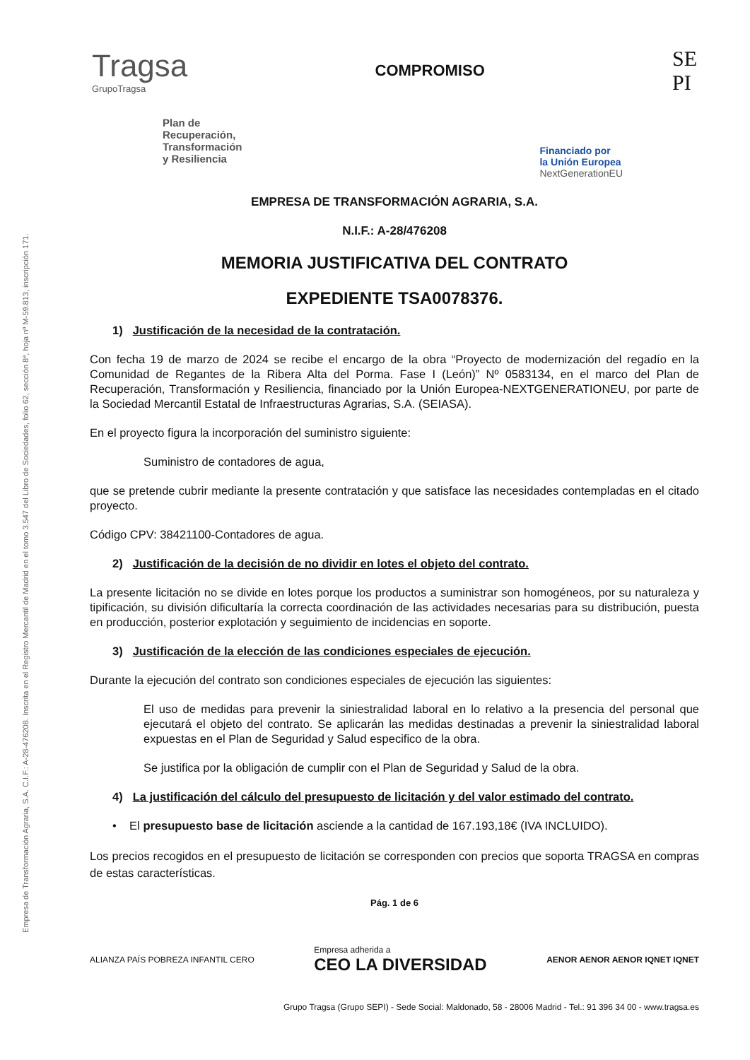Empresa de Transformación Agraria, S.A. C.I.F.: A-28-476208. Inscrita en el Registro Mercantil de Madrid en el tomo 3.547 del Libro de Sociedades, folio 62, sección 8ª, hoja nº M-59.813, inscripción 171.
Tragsa
GrupoTragsa
COMPROMISO
SE
PI
Plan de
Recuperación,
Transformación
y Resiliencia
Financiado por
la Unión Europea
NextGenerationEU
EMPRESA DE TRANSFORMACIÓN AGRARIA, S.A.
N.I.F.: A-28/476208
MEMORIA JUSTIFICATIVA DEL CONTRATO
EXPEDIENTE TSA0078376.
1) Justificación de la necesidad de la contratación.
Con fecha 19 de marzo de 2024 se recibe el encargo de la obra “Proyecto de modernización del regadío en la Comunidad de Regantes de la Ribera Alta del Porma. Fase I (León)” Nº 0583134, en el marco del Plan de Recuperación, Transformación y Resiliencia, financiado por la Unión Europea-NEXTGENERATIONEU, por parte de la Sociedad Mercantil Estatal de Infraestructuras Agrarias, S.A. (SEIASA).
En el proyecto figura la incorporación del suministro siguiente:
Suministro de contadores de agua,
que se pretende cubrir mediante la presente contratación y que satisface las necesidades contempladas en el citado proyecto.
Código CPV: 38421100-Contadores de agua.
2) Justificación de la decisión de no dividir en lotes el objeto del contrato.
La presente licitación no se divide en lotes porque los productos a suministrar son homogéneos, por su naturaleza y tipificación, su división dificultaría la correcta coordinación de las actividades necesarias para su distribución, puesta en producción, posterior explotación y seguimiento de incidencias en soporte.
3) Justificación de la elección de las condiciones especiales de ejecución.
Durante la ejecución del contrato son condiciones especiales de ejecución las siguientes:
El uso de medidas para prevenir la siniestralidad laboral en lo relativo a la presencia del personal que ejecutará el objeto del contrato. Se aplicarán las medidas destinadas a prevenir la siniestralidad laboral expuestas en el Plan de Seguridad y Salud especifico de la obra.
Se justifica por la obligación de cumplir con el Plan de Seguridad y Salud de la obra.
4) La justificación del cálculo del presupuesto de licitación y del valor estimado del contrato.
• El presupuesto base de licitación asciende a la cantidad de 167.193,18€ (IVA INCLUIDO).
Los precios recogidos en el presupuesto de licitación se corresponden con precios que soporta TRAGSA en compras de estas características.
Pág. 1 de 6
ALIANZA PAÍS POBREZA INFANTIL CERO
Empresa adherida a
CEO LA DIVERSIDAD
AENOR AENOR AENOR IQNET IQNET
Grupo Tragsa (Grupo SEPI) - Sede Social: Maldonado, 58 - 28006 Madrid - Tel.: 91 396 34 00 - www.tragsa.es